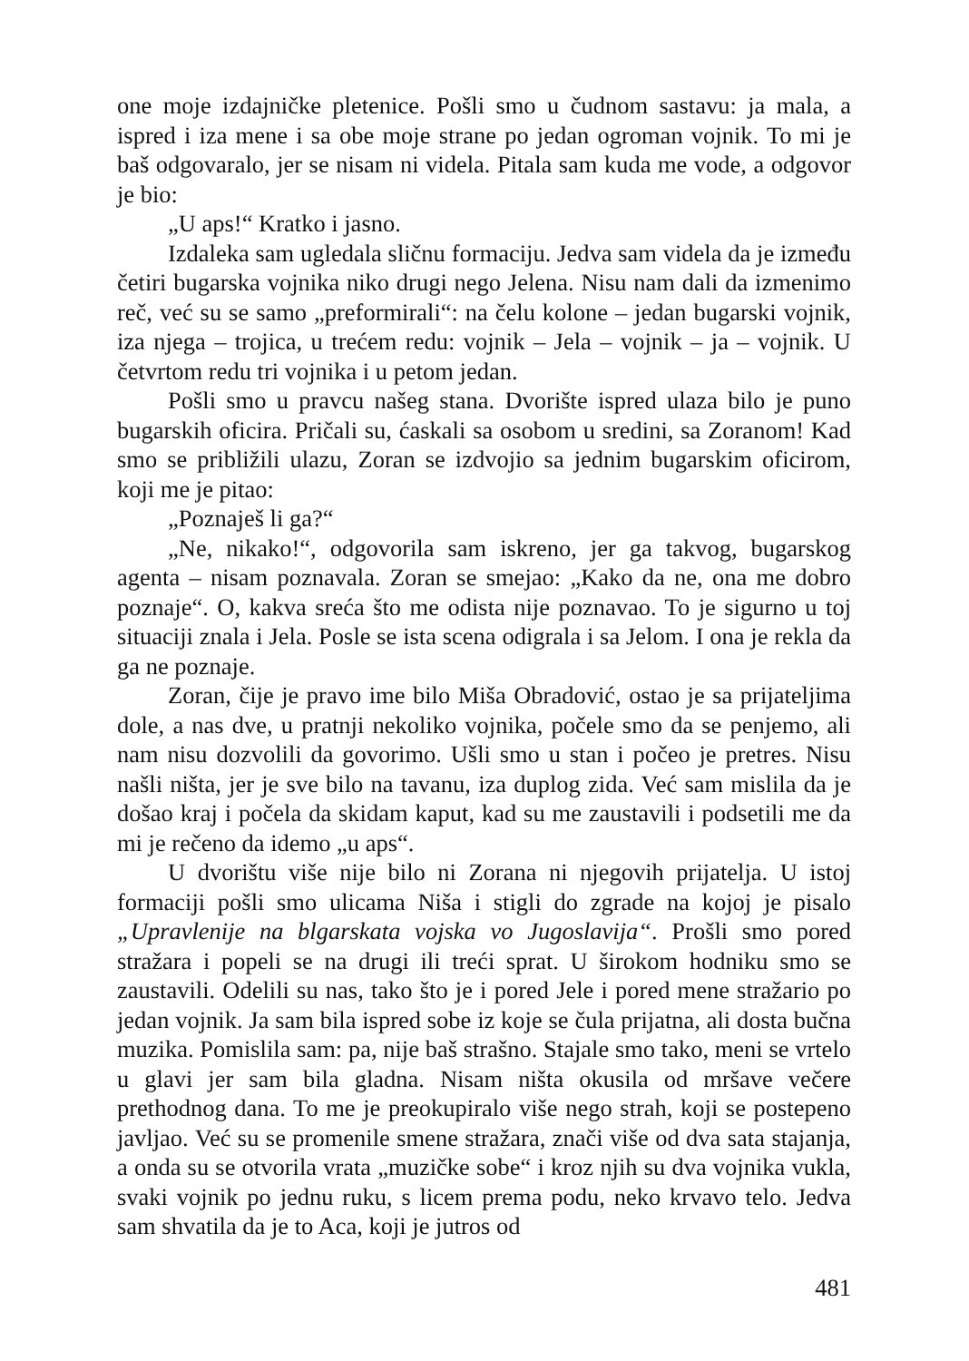one moje izdajničke pletenice. Pošli smo u čudnom sastavu: ja mala, a ispred i iza mene i sa obe moje strane po jedan ogroman vojnik. To mi je baš odgovaralo, jer se nisam ni videla. Pitala sam kuda me vode, a odgovor je bio:
„U aps!“ Kratko i jasno.
Izdaleka sam ugledala sličnu formaciju. Jedva sam videla da je između četiri bugarska vojnika niko drugi nego Jelena. Nisu nam dali da izmenimo reč, već su se samo „preformirali“: na čelu kolone – jedan bugarski vojnik, iza njega – trojica, u trećem redu: vojnik – Jela – vojnik – ja – vojnik. U četvrtom redu tri vojnika i u petom jedan.
Pošli smo u pravcu našeg stana. Dvorište ispred ulaza bilo je puno bugarskih oficira. Pričali su, ćaskali sa osobom u sredini, sa Zoranom! Kad smo se približili ulazu, Zoran se izdvojio sa jednim bugarskim oficirom, koji me je pitao:
„Poznaješ li ga?“
„Ne, nikako!“, odgovorila sam iskreno, jer ga takvog, bugarskog agenta – nisam poznavala. Zoran se smejao: „Kako da ne, ona me dobro poznaje“. O, kakva sreća što me odista nije poznavao. To je sigurno u toj situaciji znala i Jela. Posle se ista scena odigrala i sa Jelom. I ona je rekla da ga ne poznaje.
Zoran, čije je pravo ime bilo Miša Obradović, ostao je sa prijateljima dole, a nas dve, u pratnji nekoliko vojnika, počele smo da se penjemo, ali nam nisu dozvolili da govorimo. Ušli smo u stan i počeo je pretres. Nisu našli ništa, jer je sve bilo na tavanu, iza duplog zida. Već sam mislila da je došao kraj i počela da skidam kaput, kad su me zaustavili i podsetili me da mi je rečeno da idemo „u aps“.
U dvorištu više nije bilo ni Zorana ni njegovih prijatelja. U istoj formaciji pošli smo ulicama Niša i stigli do zgrade na kojoj je pisalo „Upravlenije na blgarskata vojska vo Jugoslavija“. Prošli smo pored stražara i popeli se na drugi ili treći sprat. U širokom hodniku smo se zaustavili. Odelili su nas, tako što je i pored Jele i pored mene stražario po jedan vojnik. Ja sam bila ispred sobe iz koje se čula prijatna, ali dosta bučna muzika. Pomislila sam: pa, nije baš strašno. Stajale smo tako, meni se vrtelo u glavi jer sam bila gladna. Nisam ništa okusila od mršave večere prethodnog dana. To me je preokupiralo više nego strah, koji se postepeno javljao. Već su se promenile smene stražara, znači više od dva sata stajanja, a onda su se otvorila vrata „muzičke sobe“ i kroz njih su dva vojnika vukla, svaki vojnik po jednu ruku, s licem prema podu, neko krvavo telo. Jedva sam shvatila da je to Aca, koji je jutros od
481